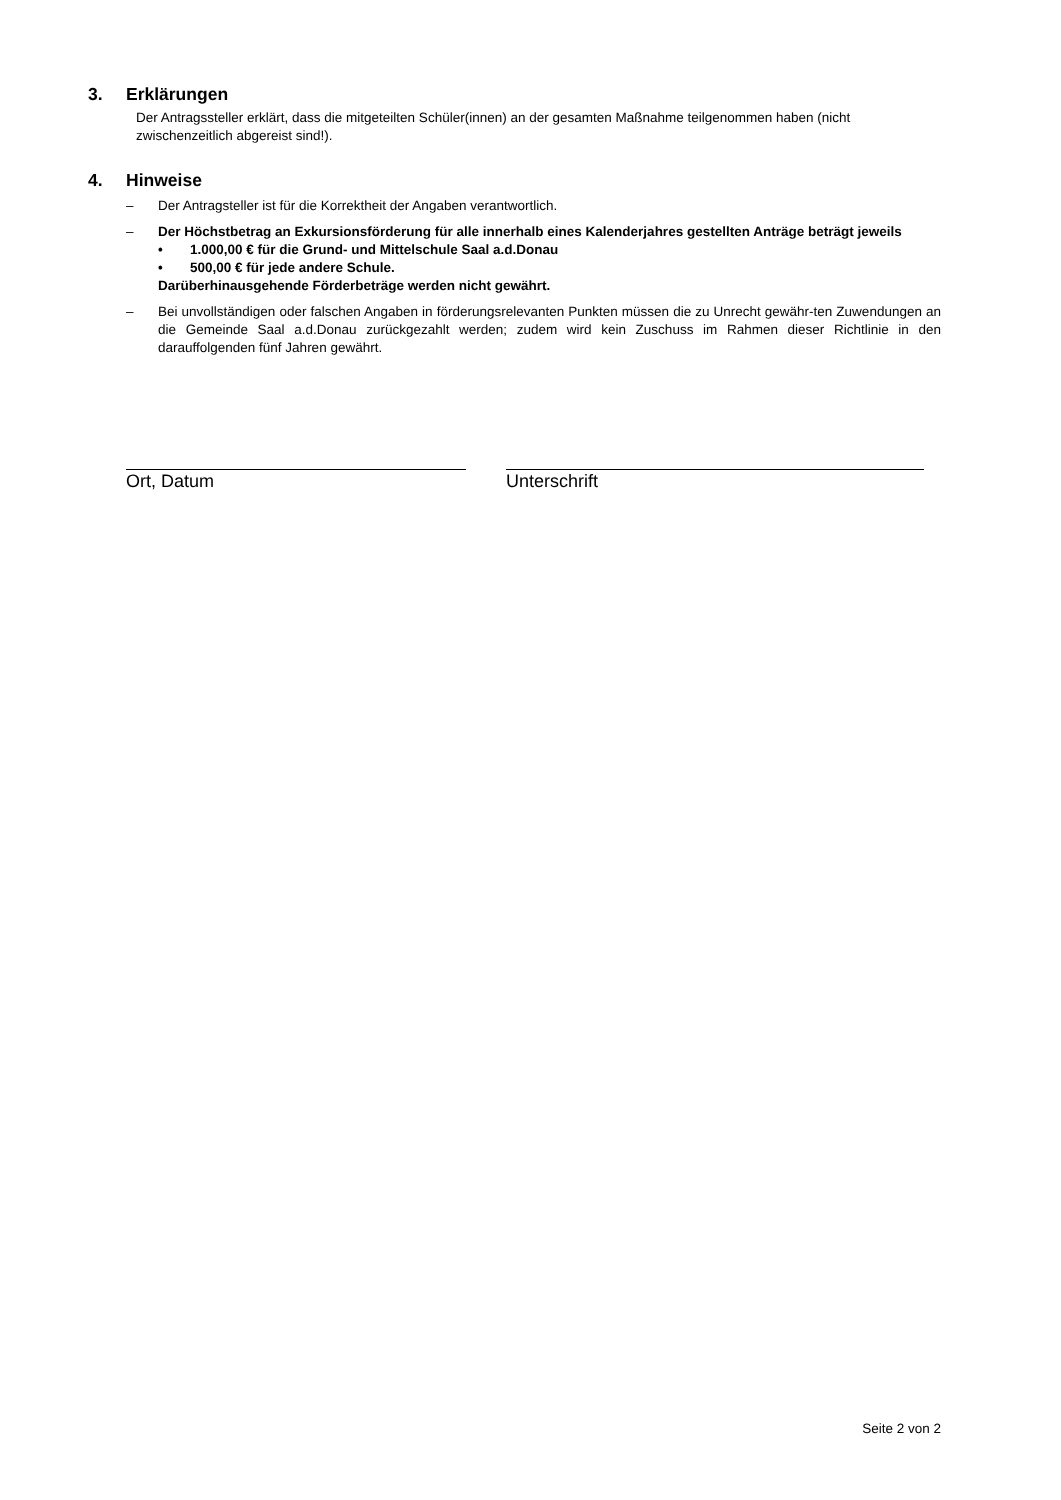3. Erklärungen
Der Antragssteller erklärt, dass die mitgeteilten Schüler(innen) an der gesamten Maßnahme teilgenommen haben (nicht zwischenzeitlich abgereist sind!).
4. Hinweise
– Der Antragsteller ist für die Korrektheit der Angaben verantwortlich.
– Der Höchstbetrag an Exkursionsförderung für alle innerhalb eines Kalenderjahres gestellten Anträge beträgt jeweils
• 1.000,00 € für die Grund- und Mittelschule Saal a.d.Donau
• 500,00 € für jede andere Schule.
Darüberhinausgehende Förderbeträge werden nicht gewährt.
– Bei unvollständigen oder falschen Angaben in förderungsrelevanten Punkten müssen die zu Unrecht gewähr-ten Zuwendungen an die Gemeinde Saal a.d.Donau zurückgezahlt werden; zudem wird kein Zuschuss im Rahmen dieser Richtlinie in den darauffolgenden fünf Jahren gewährt.
Ort, Datum Unterschrift
Seite 2 von 2